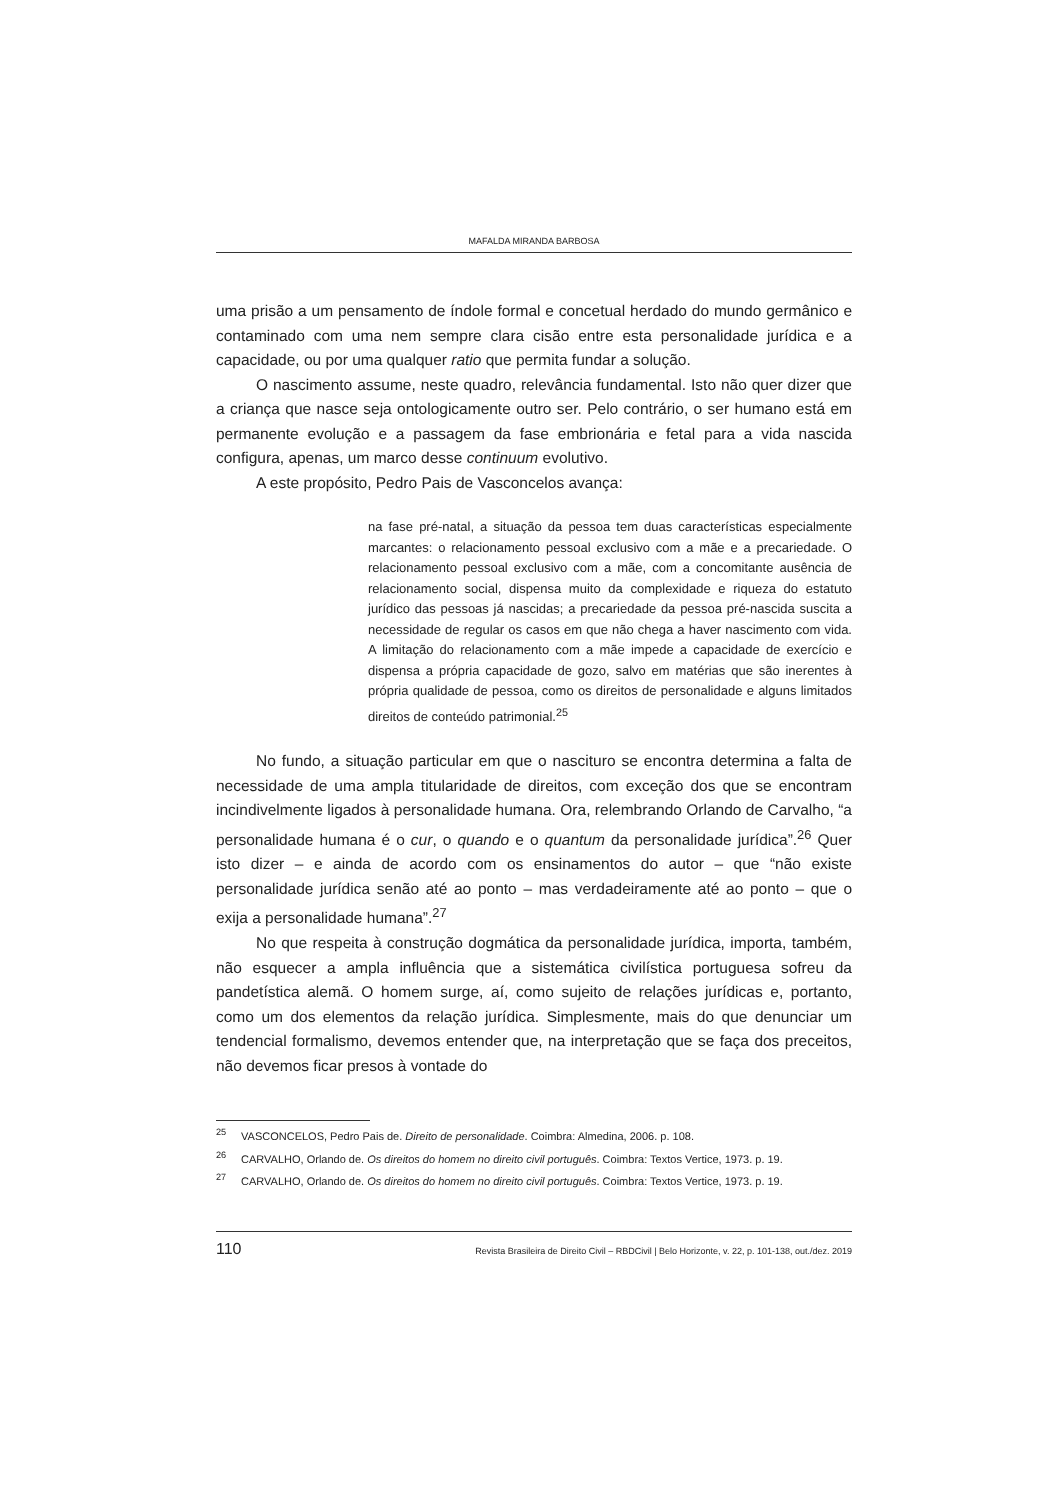MAFALDA MIRANDA BARBOSA
uma prisão a um pensamento de índole formal e concetual herdado do mundo germânico e contaminado com uma nem sempre clara cisão entre esta personalidade jurídica e a capacidade, ou por uma qualquer ratio que permita fundar a solução.
O nascimento assume, neste quadro, relevância fundamental. Isto não quer dizer que a criança que nasce seja ontologicamente outro ser. Pelo contrário, o ser humano está em permanente evolução e a passagem da fase embrionária e fetal para a vida nascida configura, apenas, um marco desse continuum evolutivo.
A este propósito, Pedro Pais de Vasconcelos avança:
na fase pré-natal, a situação da pessoa tem duas características especialmente marcantes: o relacionamento pessoal exclusivo com a mãe e a precariedade. O relacionamento pessoal exclusivo com a mãe, com a concomitante ausência de relacionamento social, dispensa muito da complexidade e riqueza do estatuto jurídico das pessoas já nascidas; a precariedade da pessoa pré-nascida suscita a necessidade de regular os casos em que não chega a haver nascimento com vida. A limitação do relacionamento com a mãe impede a capacidade de exercício e dispensa a própria capacidade de gozo, salvo em matérias que são inerentes à própria qualidade de pessoa, como os direitos de personalidade e alguns limitados direitos de conteúdo patrimonial.<sup>25</sup>
No fundo, a situação particular em que o nascituro se encontra determina a falta de necessidade de uma ampla titularidade de direitos, com exceção dos que se encontram incindivelmente ligados à personalidade humana. Ora, relembrando Orlando de Carvalho, “a personalidade humana é o cur, o quando e o quantum da personalidade jurídica”.<sup>26</sup> Quer isto dizer – e ainda de acordo com os ensinamentos do autor – que “não existe personalidade jurídica senão até ao ponto – mas verdadeiramente até ao ponto – que o exija a personalidade humana”.<sup>27</sup>
No que respeita à construção dogmática da personalidade jurídica, importa, também, não esquecer a ampla influência que a sistemática civilística portuguesa sofreu da pandetística alemã. O homem surge, aí, como sujeito de relações jurídicas e, portanto, como um dos elementos da relação jurídica. Simplesmente, mais do que denunciar um tendencial formalismo, devemos entender que, na interpretação que se faça dos preceitos, não devemos ficar presos à vontade do
<sup>25</sup> VASCONCELOS, Pedro Pais de. Direito de personalidade. Coimbra: Almedina, 2006. p. 108.
<sup>26</sup> CARVALHO, Orlando de. Os direitos do homem no direito civil português. Coimbra: Textos Vertice, 1973. p. 19.
<sup>27</sup> CARVALHO, Orlando de. Os direitos do homem no direito civil português. Coimbra: Textos Vertice, 1973. p. 19.
110 Revista Brasileira de Direito Civil – RBDCivil | Belo Horizonte, v. 22, p. 101-138, out./dez. 2019